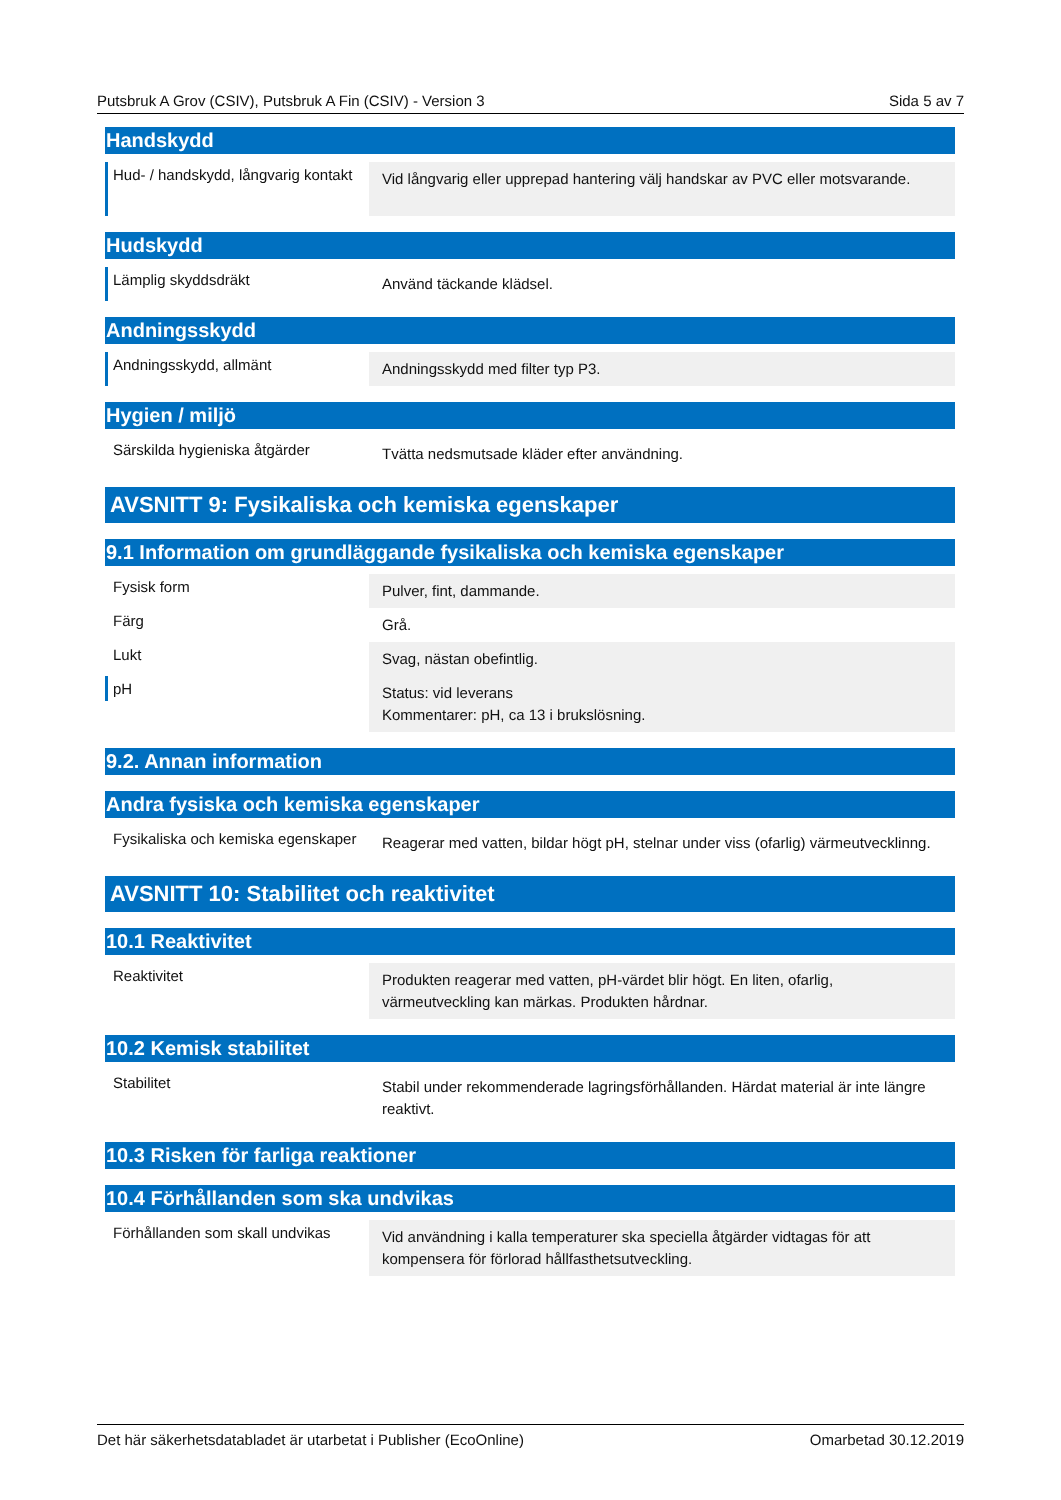Putsbruk A Grov (CSIV), Putsbruk A Fin (CSIV) - Version 3 Sida 5 av 7
Handskydd
Hud- / handskydd, långvarig kontakt
Vid långvarig eller upprepad hantering välj handskar av PVC eller motsvarande.
Hudskydd
Lämplig skyddsdräkt
Använd täckande klädsel.
Andningsskydd
Andningsskydd, allmänt
Andningsskydd med filter typ P3.
Hygien / miljö
Särskilda hygieniska åtgärder
Tvätta nedsmutsade kläder efter användning.
AVSNITT 9: Fysikaliska och kemiska egenskaper
9.1 Information om grundläggande fysikaliska och kemiska egenskaper
Fysisk form
Pulver, fint, dammande.
Färg
Grå.
Lukt
Svag, nästan obefintlig.
pH
Status: vid leverans
Kommentarer: pH, ca 13 i brukslösning.
9.2. Annan information
Andra fysiska och kemiska egenskaper
Fysikaliska och kemiska egenskaper
Reagerar med vatten, bildar högt pH, stelnar under viss (ofarlig) värmeutvecklinng.
AVSNITT 10: Stabilitet och reaktivitet
10.1 Reaktivitet
Reaktivitet
Produkten reagerar med vatten, pH-värdet blir högt. En liten, ofarlig, värmeutveckling kan märkas. Produkten hårdnar.
10.2 Kemisk stabilitet
Stabilitet
Stabil under rekommenderade lagringsförhållanden. Härdat material är inte längre reaktivt.
10.3 Risken för farliga reaktioner
10.4 Förhållanden som ska undvikas
Förhållanden som skall undvikas
Vid användning i kalla temperaturer ska speciella åtgärder vidtagas för att kompensera för förlorad hållfasthetsutveckling.
Det här säkerhetsdatabladet är utarbetat i Publisher (EcoOnline) Omarbetad 30.12.2019